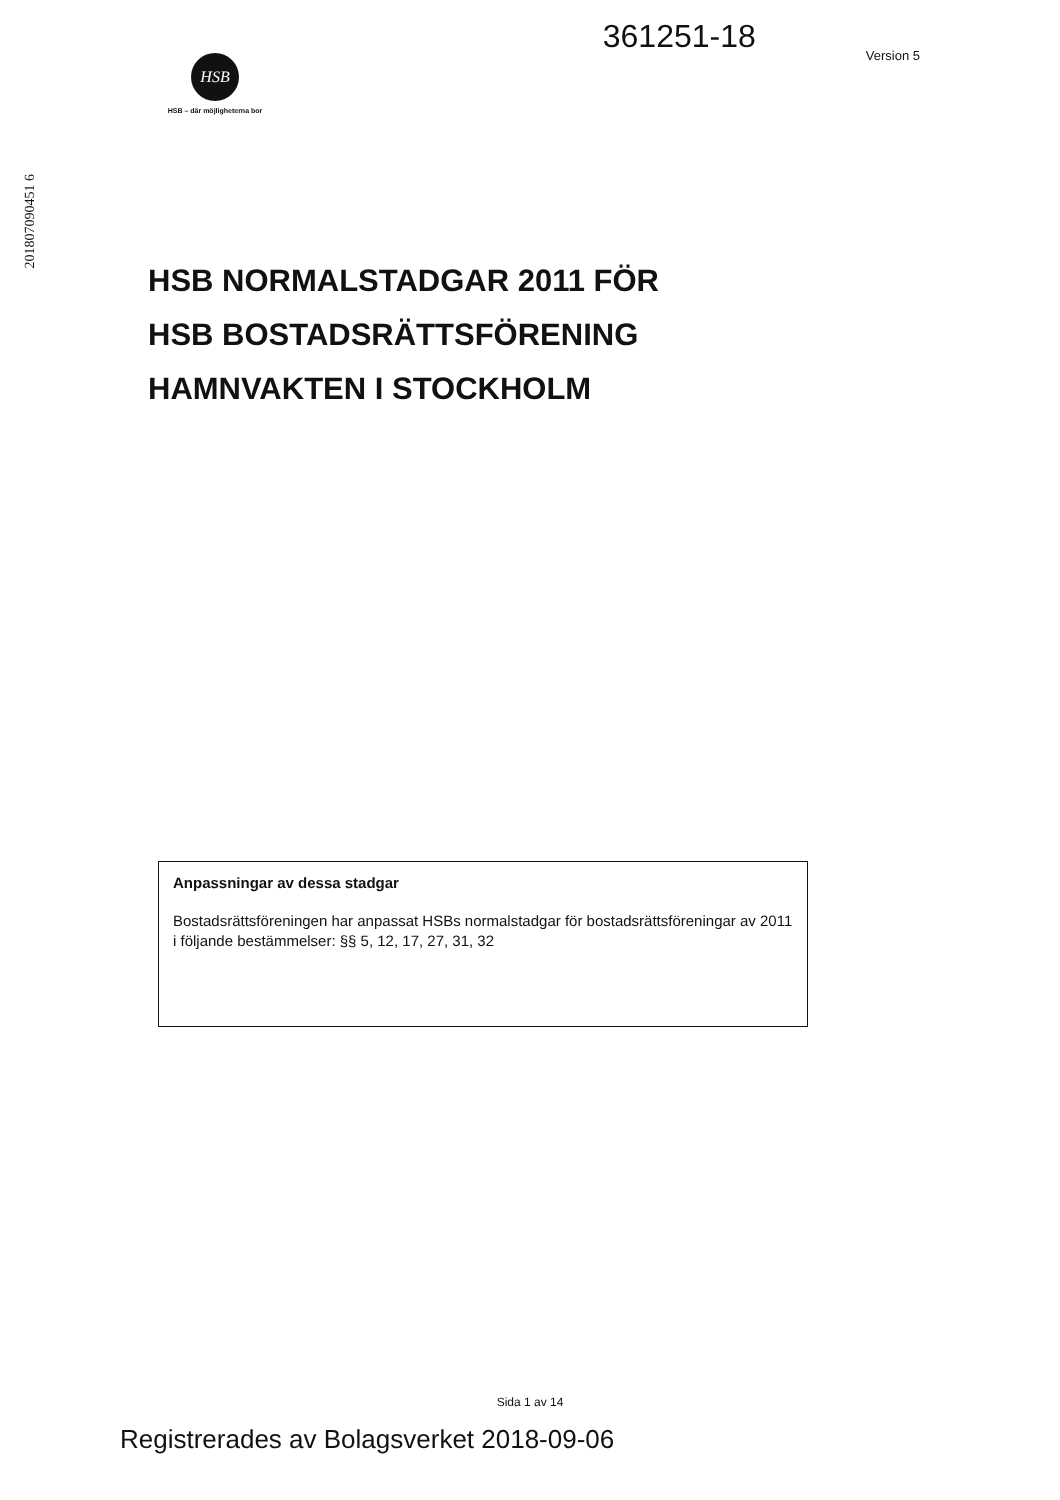361251-18
Version 5
HSB
HSB – där möjligheterna bor
201807090451 6
HSB NORMALSTADGAR 2011 FÖR
HSB BOSTADSRÄTTSFÖRENING
HAMNVAKTEN I STOCKHOLM
Anpassningar av dessa stadgar
Bostadsrättsföreningen har anpassat HSBs normalstadgar för bostadsrättsföreningar av 2011 i följande bestämmelser: §§ 5, 12, 17, 27, 31, 32
Sida 1 av 14
Registrerades av Bolagsverket 2018-09-06